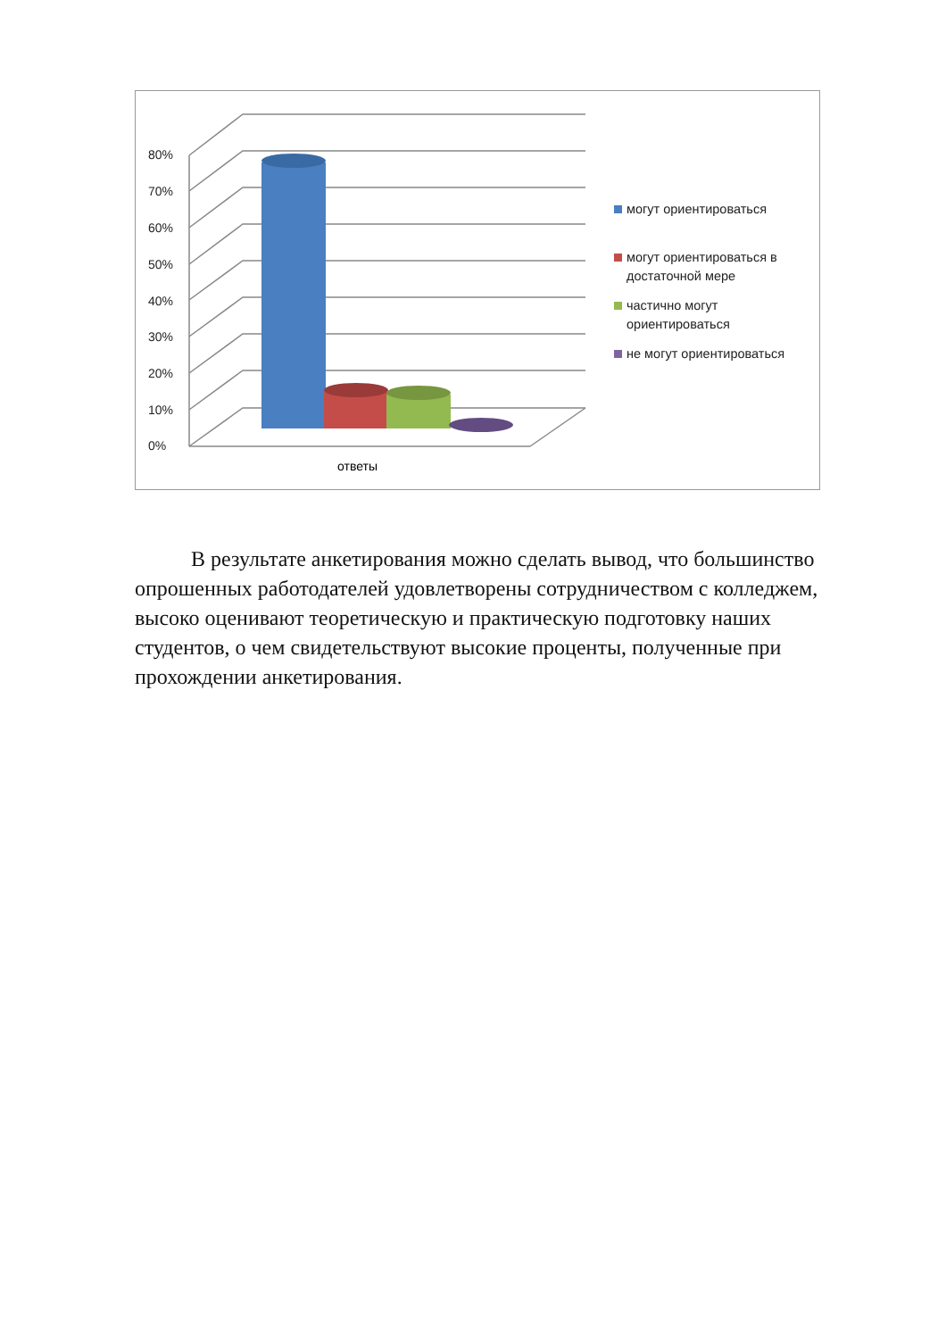80%
70%
60%
50%
40%
30%
20%
10%
0%
ответы
могут ориентироваться
могут ориентироваться в достаточной мере
частично могут ориентироваться
не могут ориентироваться
В результате анкетирования можно сделать вывод, что большинство опрошенных работодателей удовлетворены сотрудничеством с колледжем, высоко оценивают теоретическую и практическую подготовку наших студентов, о чем свидетельствуют высокие проценты, полученные при прохождении анкетирования.